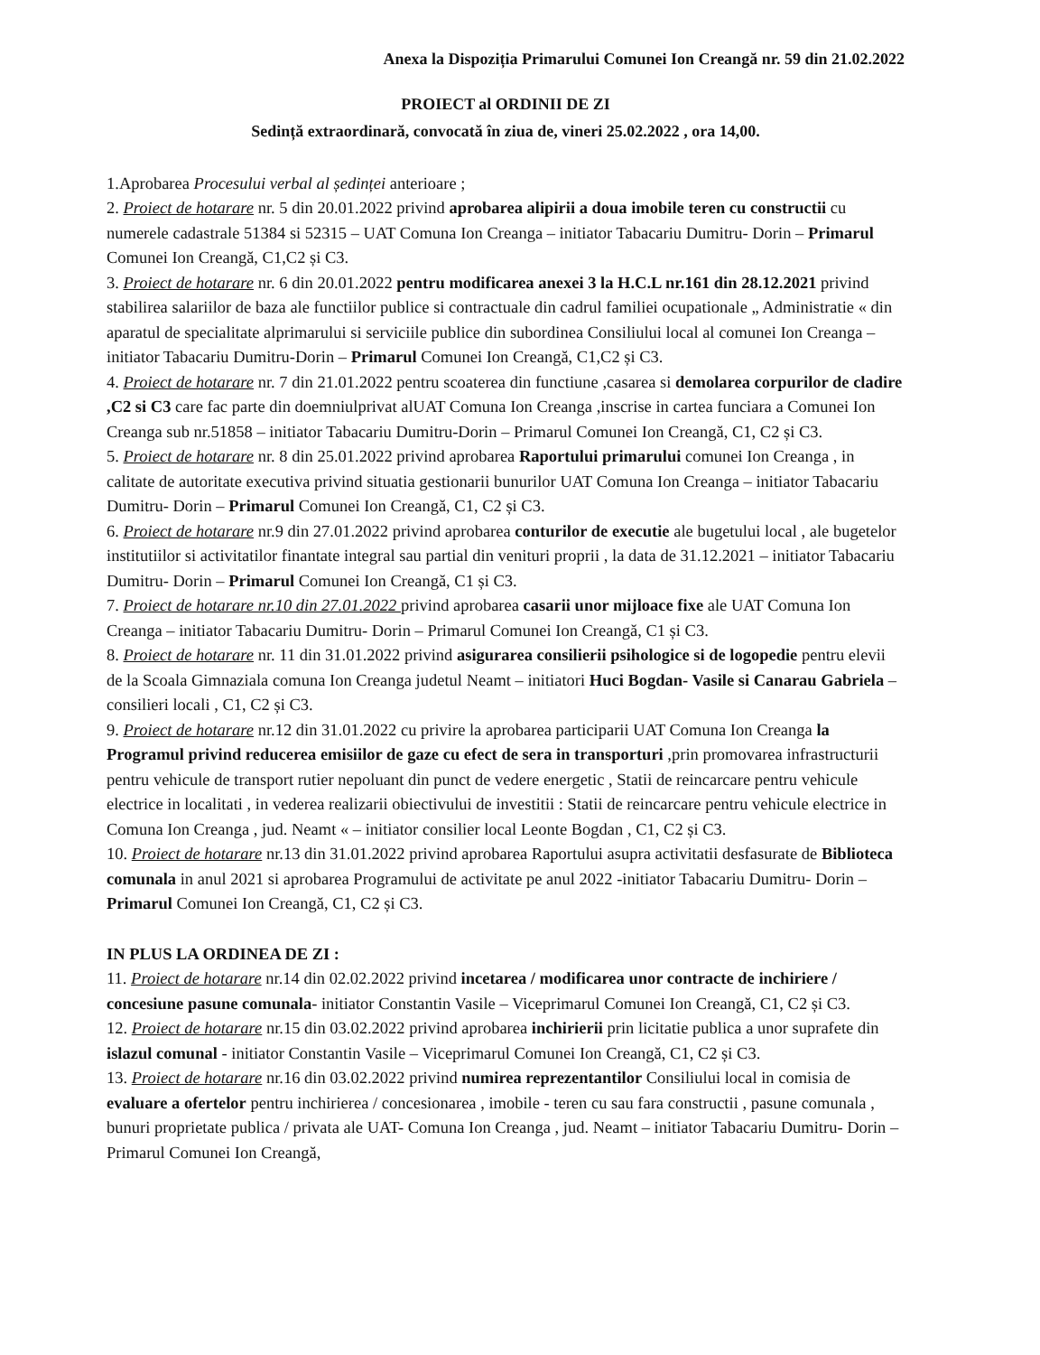Anexa la Dispoziția Primarului Comunei Ion Creangă nr. 59 din 21.02.2022
PROIECT al ORDINII DE ZI
Sedință extraordinară, convocată în ziua de, vineri 25.02.2022 , ora 14,00.
1.Aprobarea Procesului verbal al ședinței anterioare ;
2. Proiect de hotarare nr. 5 din 20.01.2022 privind aprobarea alipirii a doua imobile teren cu constructii cu numerele cadastrale 51384 si 52315 – UAT Comuna Ion Creanga – initiator Tabacariu Dumitru- Dorin – Primarul Comunei Ion Creangă, C1,C2 și C3.
3. Proiect de hotarare nr. 6 din 20.01.2022 pentru modificarea anexei 3 la H.C.L nr.161 din 28.12.2021 privind stabilirea salariilor de baza ale functiilor publice si contractuale din cadrul familiei ocupationale „ Administratie « din aparatul de specialitate alprimarului si serviciile publice din subordinea Consiliului local al comunei Ion Creanga – initiator Tabacariu Dumitru-Dorin – Primarul Comunei Ion Creangă, C1,C2 și C3.
4. Proiect de hotarare nr. 7 din 21.01.2022 pentru scoaterea din functiune ,casarea si demolarea corpurilor de cladire ,C2 si C3 care fac parte din doemniulprivat alUAT Comuna Ion Creanga ,inscrise in cartea funciara a Comunei Ion Creanga sub nr.51858 – initiator Tabacariu Dumitru-Dorin – Primarul Comunei Ion Creangă, C1, C2 și C3.
5. Proiect de hotarare nr. 8 din 25.01.2022 privind aprobarea Raportului primarului comunei Ion Creanga , in calitate de autoritate executiva privind situatia gestionarii bunurilor UAT Comuna Ion Creanga – initiator Tabacariu Dumitru- Dorin – Primarul Comunei Ion Creangă, C1, C2 și C3.
6. Proiect de hotarare nr.9 din 27.01.2022 privind aprobarea conturilor de executie ale bugetului local , ale bugetelor institutiilor si activitatilor finantate integral sau partial din venituri proprii , la data de 31.12.2021 – initiator Tabacariu Dumitru- Dorin – Primarul Comunei Ion Creangă, C1 și C3.
7. Proiect de hotarare nr.10 din 27.01.2022 privind aprobarea casarii unor mijloace fixe ale UAT Comuna Ion Creanga – initiator Tabacariu Dumitru- Dorin – Primarul Comunei Ion Creangă, C1 și C3.
8. Proiect de hotarare nr. 11 din 31.01.2022 privind asigurarea consilierii psihologice si de logopedie pentru elevii de la Scoala Gimnaziala comuna Ion Creanga judetul Neamt – initiatori Huci Bogdan- Vasile si Canarau Gabriela – consilieri locali , C1, C2 și C3.
9. Proiect de hotarare nr.12 din 31.01.2022 cu privire la aprobarea participarii UAT Comuna Ion Creanga la Programul privind reducerea emisiilor de gaze cu efect de sera in transporturi ,prin promovarea infrastructurii pentru vehicule de transport rutier nepoluant din punct de vedere energetic , Statii de reincarcare pentru vehicule electrice in localitati , in vederea realizarii obiectivului de investitii : Statii de reincarcare pentru vehicule electrice in Comuna Ion Creanga , jud. Neamt « – initiator consilier local Leonte Bogdan , C1, C2 și C3.
10. Proiect de hotarare nr.13 din 31.01.2022 privind aprobarea Raportului asupra activitatii desfasurate de Biblioteca comunala in anul 2021 si aprobarea Programului de activitate pe anul 2022 -initiator Tabacariu Dumitru- Dorin – Primarul Comunei Ion Creangă, C1, C2 și C3.
IN PLUS LA ORDINEA DE ZI :
11. Proiect de hotarare nr.14 din 02.02.2022 privind incetarea / modificarea unor contracte de inchiriere / concesiune pasune comunala- initiator Constantin Vasile – Viceprimarul Comunei Ion Creangă, C1, C2 și C3.
12. Proiect de hotarare nr.15 din 03.02.2022 privind aprobarea inchirierii prin licitatie publica a unor suprafete din islazul comunal - initiator Constantin Vasile – Viceprimarul Comunei Ion Creangă, C1, C2 și C3.
13. Proiect de hotarare nr.16 din 03.02.2022 privind numirea reprezentantilor Consiliului local in comisia de evaluare a ofertelor pentru inchirierea / concesionarea , imobile - teren cu sau fara constructii , pasune comunala , bunuri proprietate publica / privata ale UAT- Comuna Ion Creanga , jud. Neamt – initiator Tabacariu Dumitru- Dorin – Primarul Comunei Ion Creangă,